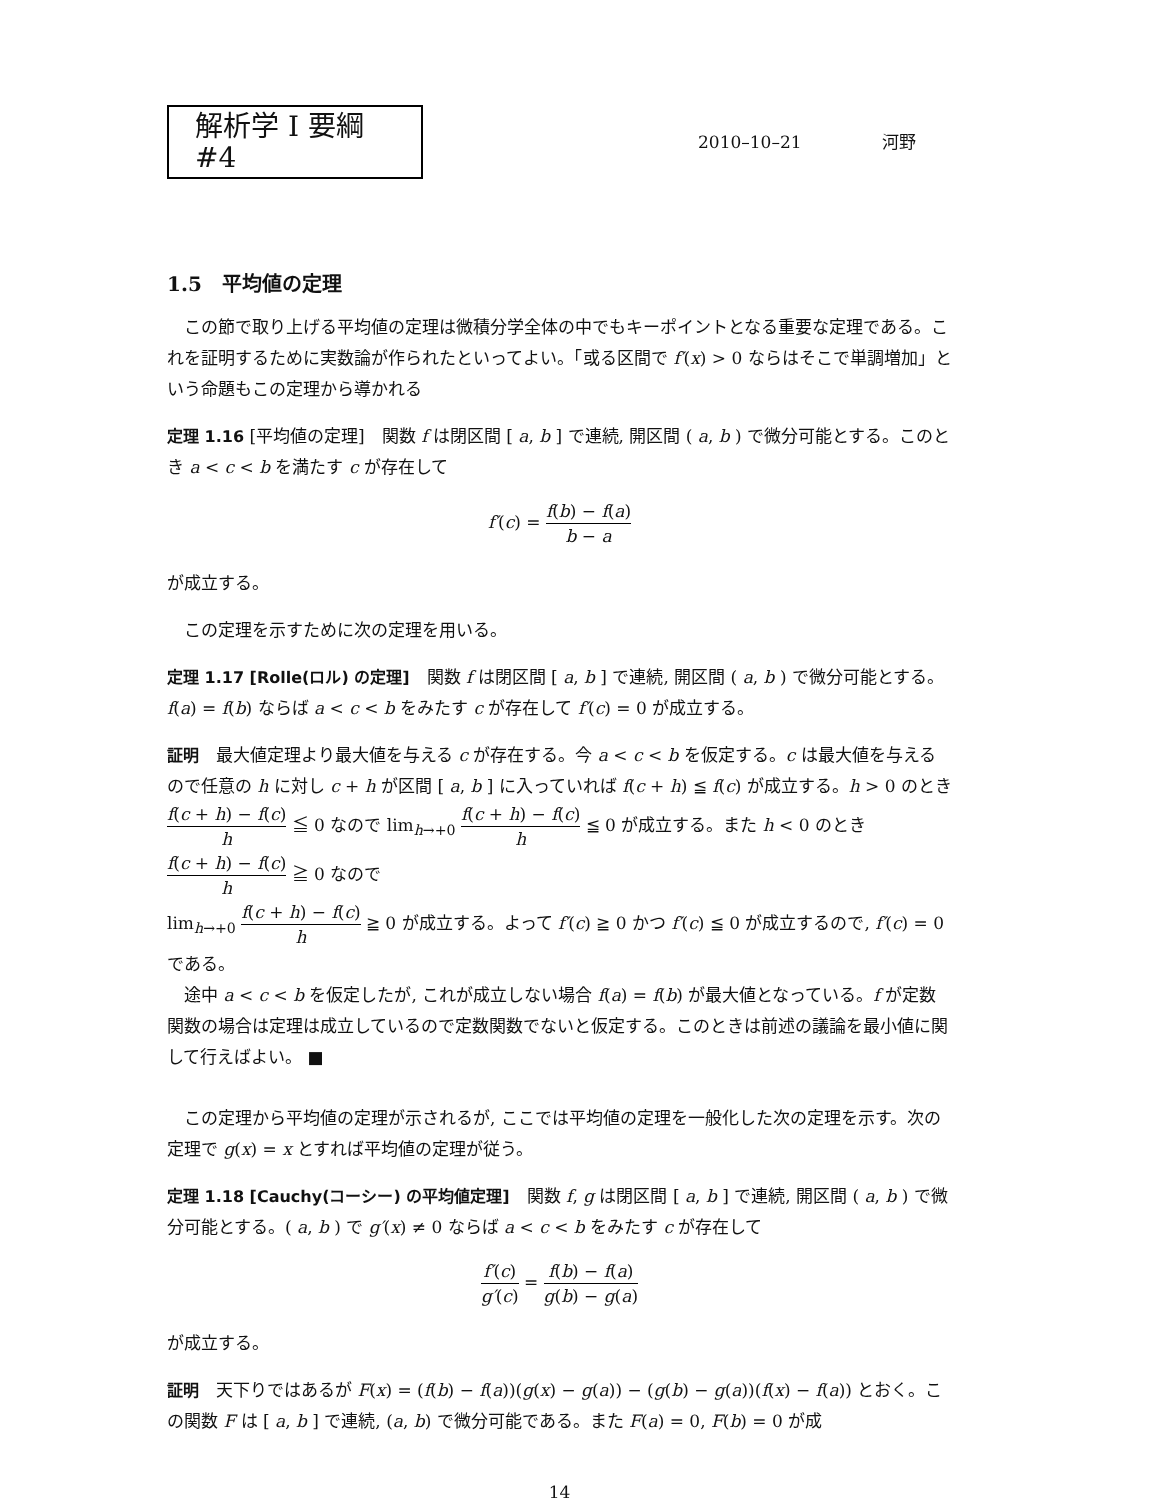解析学 I 要綱 #4
2010–10–21 河野
1.5　平均値の定理
この節で取り上げる平均値の定理は微積分学全体の中でもキーポイントとなる重要な定理である。これを証明するために実数論が作られたといってよい。「或る区間で f′(x) > 0 ならはそこで単調増加」という命題もこの定理から導かれる
定理 1.16 [平均値の定理]　関数 f は閉区間 [ a, b ] で連続, 開区間 ( a, b ) で微分可能とする。このとき a < c < b を満たす c が存在して
f′(c) = f(b) − f(a) b − a
が成立する。
この定理を示すために次の定理を用いる。
定理 1.17 [Rolle(ロル) の定理]　関数 f は閉区間 [ a, b ] で連続, 開区間 ( a, b ) で微分可能とする。f(a) = f(b) ならば a < c < b をみたす c が存在して f′(c) = 0 が成立する。
証明　最大値定理より最大値を与える c が存在する。今 a < c < b を仮定する。c は最大値を与えるので任意の h に対し c + h が区間 [ a, b ] に入っていれば f(c + h) ≦ f(c) が成立する。h > 0 のとき f(c + h) − f(c) h ≦ 0 なので lim<sub>h→+0</sub> f(c + h) − f(c) h ≦ 0 が成立する。また h < 0 のとき f(c + h) − f(c) h ≧ 0 なので
lim<sub>h→+0</sub> f(c + h) − f(c) h ≧ 0 が成立する。よって f′(c) ≧ 0 かつ f′(c) ≦ 0 が成立するので, f′(c) = 0 である。
途中 a < c < b を仮定したが, これが成立しない場合 f(a) = f(b) が最大値となっている。f が定数関数の場合は定理は成立しているので定数関数でないと仮定する。このときは前述の議論を最小値に関して行えばよい。 ■
この定理から平均値の定理が示されるが, ここでは平均値の定理を一般化した次の定理を示す。次の定理で g(x) = x とすれば平均値の定理が従う。
定理 1.18 [Cauchy(コーシー) の平均値定理]　関数 f, g は閉区間 [ a, b ] で連続, 開区間 ( a, b ) で微分可能とする。( a, b ) で g′(x) ≠ 0 ならば a < c < b をみたす c が存在して
f′(c) g′(c) = f(b) − f(a) g(b) − g(a)
が成立する。
証明　天下りではあるが F(x) = (f(b) − f(a))(g(x) − g(a)) − (g(b) − g(a))(f(x) − f(a)) とおく。この関数 F は [ a, b ] で連続, (a, b) で微分可能である。また F(a) = 0, F(b) = 0 が成
14